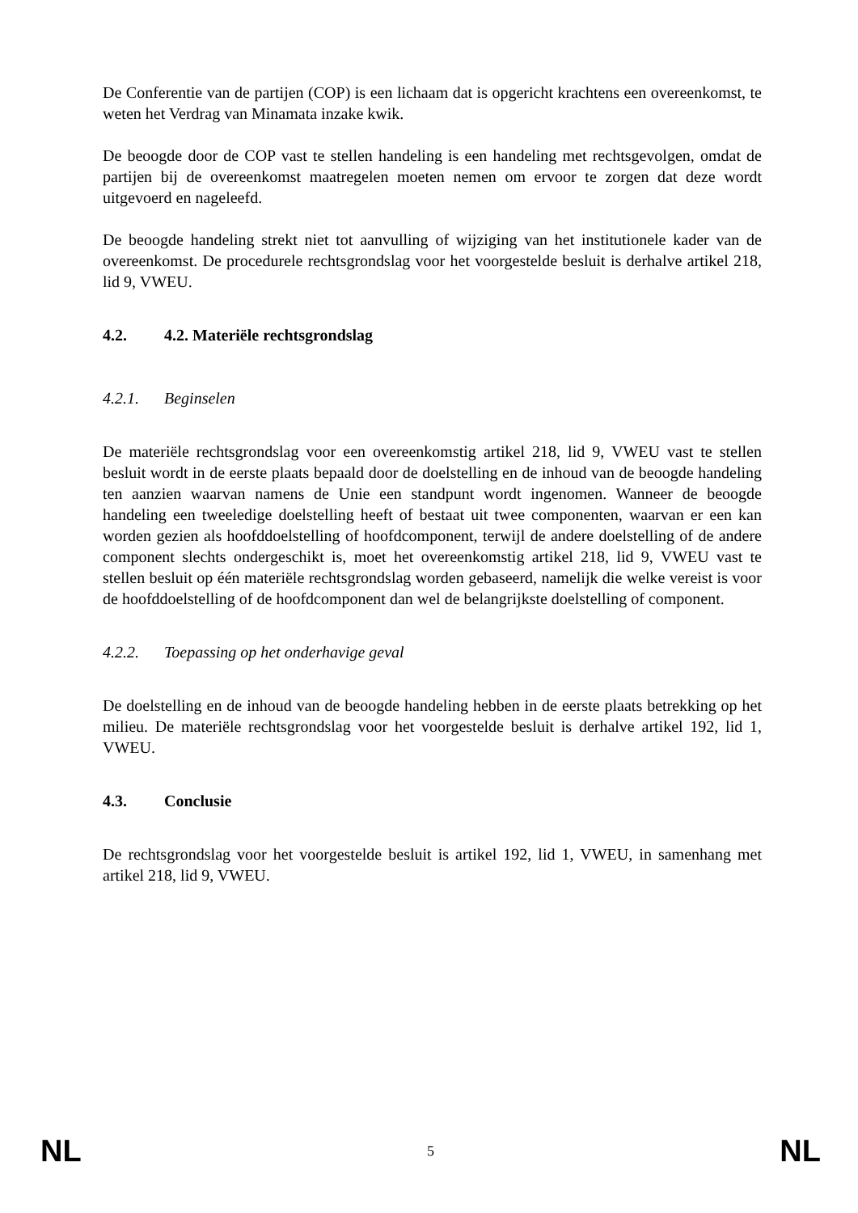De Conferentie van de partijen (COP) is een lichaam dat is opgericht krachtens een overeenkomst, te weten het Verdrag van Minamata inzake kwik.
De beoogde door de COP vast te stellen handeling is een handeling met rechtsgevolgen, omdat de partijen bij de overeenkomst maatregelen moeten nemen om ervoor te zorgen dat deze wordt uitgevoerd en nageleefd.
De beoogde handeling strekt niet tot aanvulling of wijziging van het institutionele kader van de overeenkomst. De procedurele rechtsgrondslag voor het voorgestelde besluit is derhalve artikel 218, lid 9, VWEU.
4.2. 4.2. Materiële rechtsgrondslag
4.2.1. Beginselen
De materiële rechtsgrondslag voor een overeenkomstig artikel 218, lid 9, VWEU vast te stellen besluit wordt in de eerste plaats bepaald door de doelstelling en de inhoud van de beoogde handeling ten aanzien waarvan namens de Unie een standpunt wordt ingenomen. Wanneer de beoogde handeling een tweeledige doelstelling heeft of bestaat uit twee componenten, waarvan er een kan worden gezien als hoofddoelstelling of hoofdcomponent, terwijl de andere doelstelling of de andere component slechts ondergeschikt is, moet het overeenkomstig artikel 218, lid 9, VWEU vast te stellen besluit op één materiële rechtsgrondslag worden gebaseerd, namelijk die welke vereist is voor de hoofddoelstelling of de hoofdcomponent dan wel de belangrijkste doelstelling of component.
4.2.2. Toepassing op het onderhavige geval
De doelstelling en de inhoud van de beoogde handeling hebben in de eerste plaats betrekking op het milieu. De materiële rechtsgrondslag voor het voorgestelde besluit is derhalve artikel 192, lid 1, VWEU.
4.3. Conclusie
De rechtsgrondslag voor het voorgestelde besluit is artikel 192, lid 1, VWEU, in samenhang met artikel 218, lid 9, VWEU.
NL 5 NL